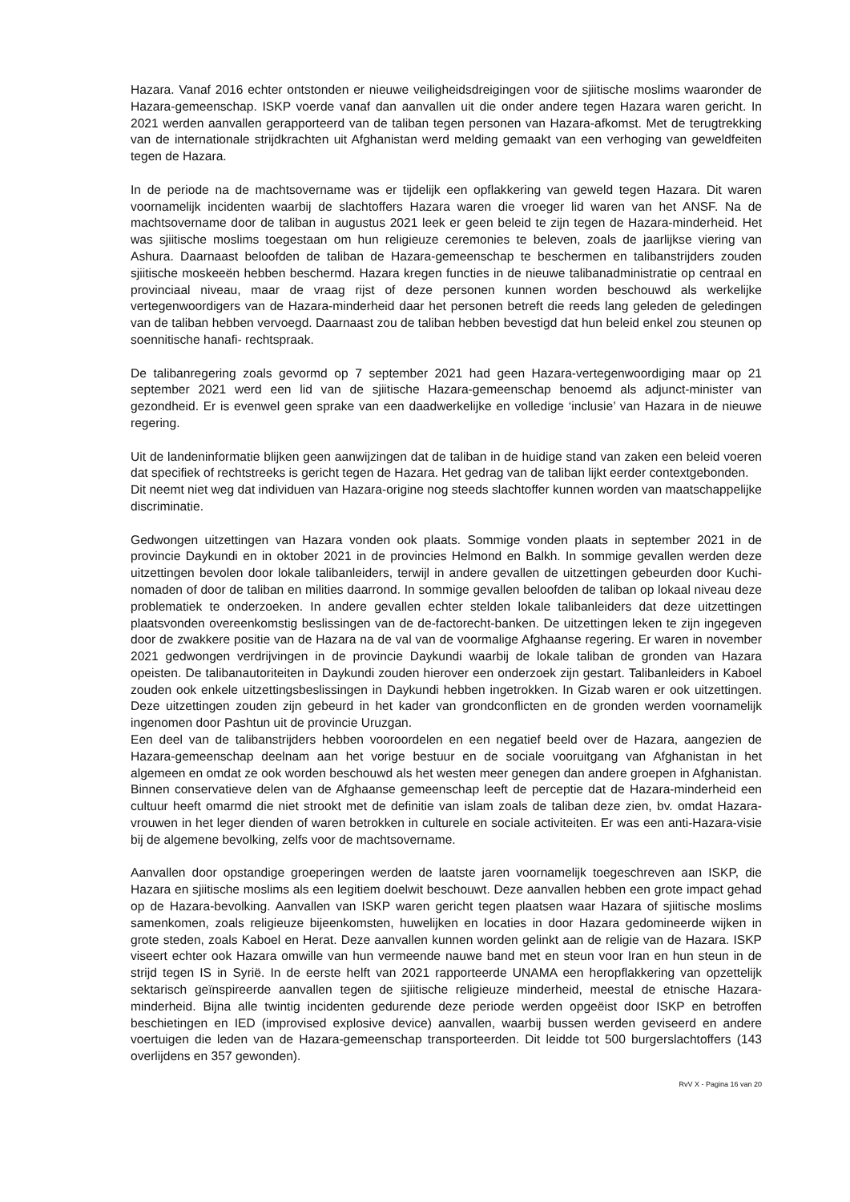Hazara. Vanaf 2016 echter ontstonden er nieuwe veiligheidsdreigingen voor de sjiitische moslims waaronder de Hazara-gemeenschap. ISKP voerde vanaf dan aanvallen uit die onder andere tegen Hazara waren gericht. In 2021 werden aanvallen gerapporteerd van de taliban tegen personen van Hazara-afkomst. Met de terugtrekking van de internationale strijdkrachten uit Afghanistan werd melding gemaakt van een verhoging van geweldfeiten tegen de Hazara.
In de periode na de machtsovername was er tijdelijk een opflakkering van geweld tegen Hazara. Dit waren voornamelijk incidenten waarbij de slachtoffers Hazara waren die vroeger lid waren van het ANSF. Na de machtsovername door de taliban in augustus 2021 leek er geen beleid te zijn tegen de Hazara-minderheid. Het was sjiitische moslims toegestaan om hun religieuze ceremonies te beleven, zoals de jaarlijkse viering van Ashura. Daarnaast beloofden de taliban de Hazara-gemeenschap te beschermen en talibanstrijders zouden sjiitische moskeeën hebben beschermd. Hazara kregen functies in de nieuwe talibanadministratie op centraal en provinciaal niveau, maar de vraag rijst of deze personen kunnen worden beschouwd als werkelijke vertegenwoordigers van de Hazara-minderheid daar het personen betreft die reeds lang geleden de geledingen van de taliban hebben vervoegd. Daarnaast zou de taliban hebben bevestigd dat hun beleid enkel zou steunen op soennitische hanafi- rechtspraak.
De talibanregering zoals gevormd op 7 september 2021 had geen Hazara-vertegenwoordiging maar op 21 september 2021 werd een lid van de sjiitische Hazara-gemeenschap benoemd als adjunct-minister van gezondheid. Er is evenwel geen sprake van een daadwerkelijke en volledige ‘inclusie’ van Hazara in de nieuwe regering.
Uit de landeninformatie blijken geen aanwijzingen dat de taliban in de huidige stand van zaken een beleid voeren dat specifiek of rechtstreeks is gericht tegen de Hazara. Het gedrag van de taliban lijkt eerder contextgebonden.
Dit neemt niet weg dat individuen van Hazara-origine nog steeds slachtoffer kunnen worden van maatschappelijke discriminatie.
Gedwongen uitzettingen van Hazara vonden ook plaats. Sommige vonden plaats in september 2021 in de provincie Daykundi en in oktober 2021 in de provincies Helmond en Balkh. In sommige gevallen werden deze uitzettingen bevolen door lokale talibanleiders, terwijl in andere gevallen de uitzettingen gebeurden door Kuchi-nomaden of door de taliban en milities daarrond. In sommige gevallen beloofden de taliban op lokaal niveau deze problematiek te onderzoeken. In andere gevallen echter stelden lokale talibanleiders dat deze uitzettingen plaatsvonden overeenkomstig beslissingen van de de-factorecht-banken. De uitzettingen leken te zijn ingegeven door de zwakkere positie van de Hazara na de val van de voormalige Afghaanse regering. Er waren in november 2021 gedwongen verdrijvingen in de provincie Daykundi waarbij de lokale taliban de gronden van Hazara opeisten. De talibanautoriteiten in Daykundi zouden hierover een onderzoek zijn gestart. Talibanleiders in Kaboel zouden ook enkele uitzettingsbeslissingen in Daykundi hebben ingetrokken. In Gizab waren er ook uitzettingen. Deze uitzettingen zouden zijn gebeurd in het kader van grondconflicten en de gronden werden voornamelijk ingenomen door Pashtun uit de provincie Uruzgan.
Een deel van de talibanstrijders hebben vooroordelen en een negatief beeld over de Hazara, aangezien de Hazara-gemeenschap deelnam aan het vorige bestuur en de sociale vooruitgang van Afghanistan in het algemeen en omdat ze ook worden beschouwd als het westen meer genegen dan andere groepen in Afghanistan. Binnen conservatieve delen van de Afghaanse gemeenschap leeft de perceptie dat de Hazara-minderheid een cultuur heeft omarmd die niet strookt met de definitie van islam zoals de taliban deze zien, bv. omdat Hazara-vrouwen in het leger dienden of waren betrokken in culturele en sociale activiteiten. Er was een anti-Hazara-visie bij de algemene bevolking, zelfs voor de machtsovername.
Aanvallen door opstandige groeperingen werden de laatste jaren voornamelijk toegeschreven aan ISKP, die Hazara en sjiitische moslims als een legitiem doelwit beschouwt. Deze aanvallen hebben een grote impact gehad op de Hazara-bevolking. Aanvallen van ISKP waren gericht tegen plaatsen waar Hazara of sjiitische moslims samenkomen, zoals religieuze bijeenkomsten, huwelijken en locaties in door Hazara gedomineerde wijken in grote steden, zoals Kaboel en Herat. Deze aanvallen kunnen worden gelinkt aan de religie van de Hazara. ISKP viseert echter ook Hazara omwille van hun vermeende nauwe band met en steun voor Iran en hun steun in de strijd tegen IS in Syrië. In de eerste helft van 2021 rapporteerde UNAMA een heropflakkering van opzettelijk sektarisch geïnspireerde aanvallen tegen de sjiitische religieuze minderheid, meestal de etnische Hazara-minderheid. Bijna alle twintig incidenten gedurende deze periode werden opgeëist door ISKP en betroffen beschietingen en IED (improvised explosive device) aanvallen, waarbij bussen werden geviseerd en andere voertuigen die leden van de Hazara-gemeenschap transporteerden. Dit leidde tot 500 burgerslachtoffers (143 overlijdens en 357 gewonden).
RvV X - Pagina 16 van 20